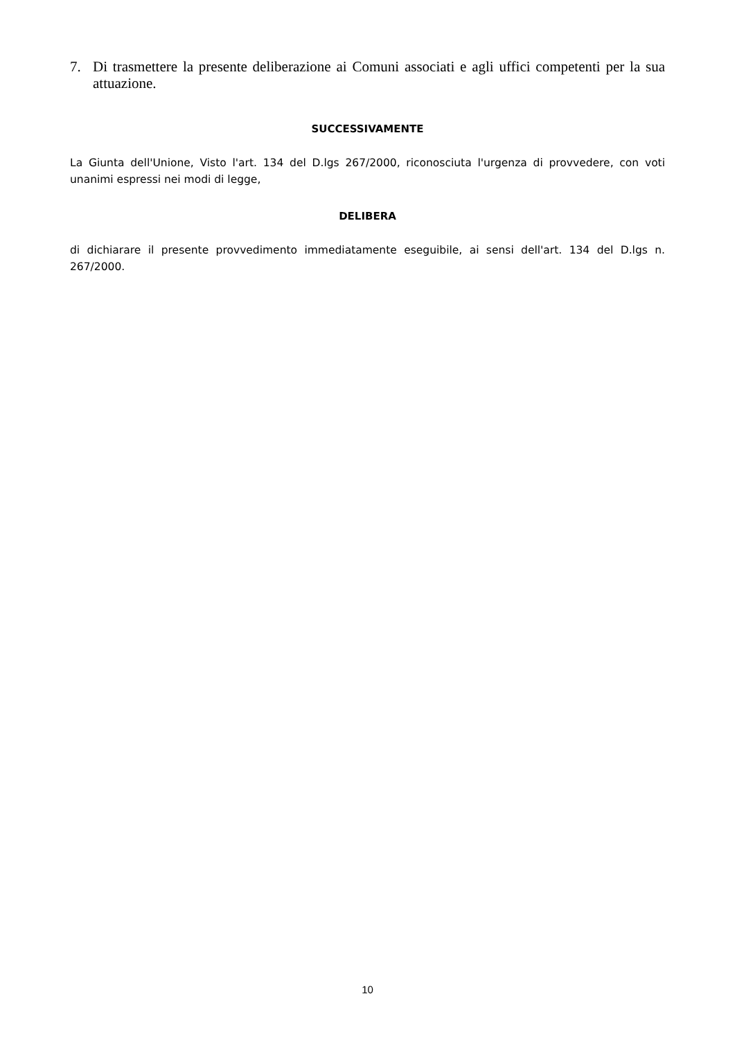7. Di trasmettere la presente deliberazione ai Comuni associati e agli uffici competenti per la sua attuazione.
SUCCESSIVAMENTE
La Giunta dell'Unione, Visto l'art. 134 del D.lgs 267/2000, riconosciuta l'urgenza di provvedere, con voti unanimi espressi nei modi di legge,
DELIBERA
di dichiarare il presente provvedimento immediatamente eseguibile, ai sensi dell'art. 134 del D.lgs n. 267/2000.
10